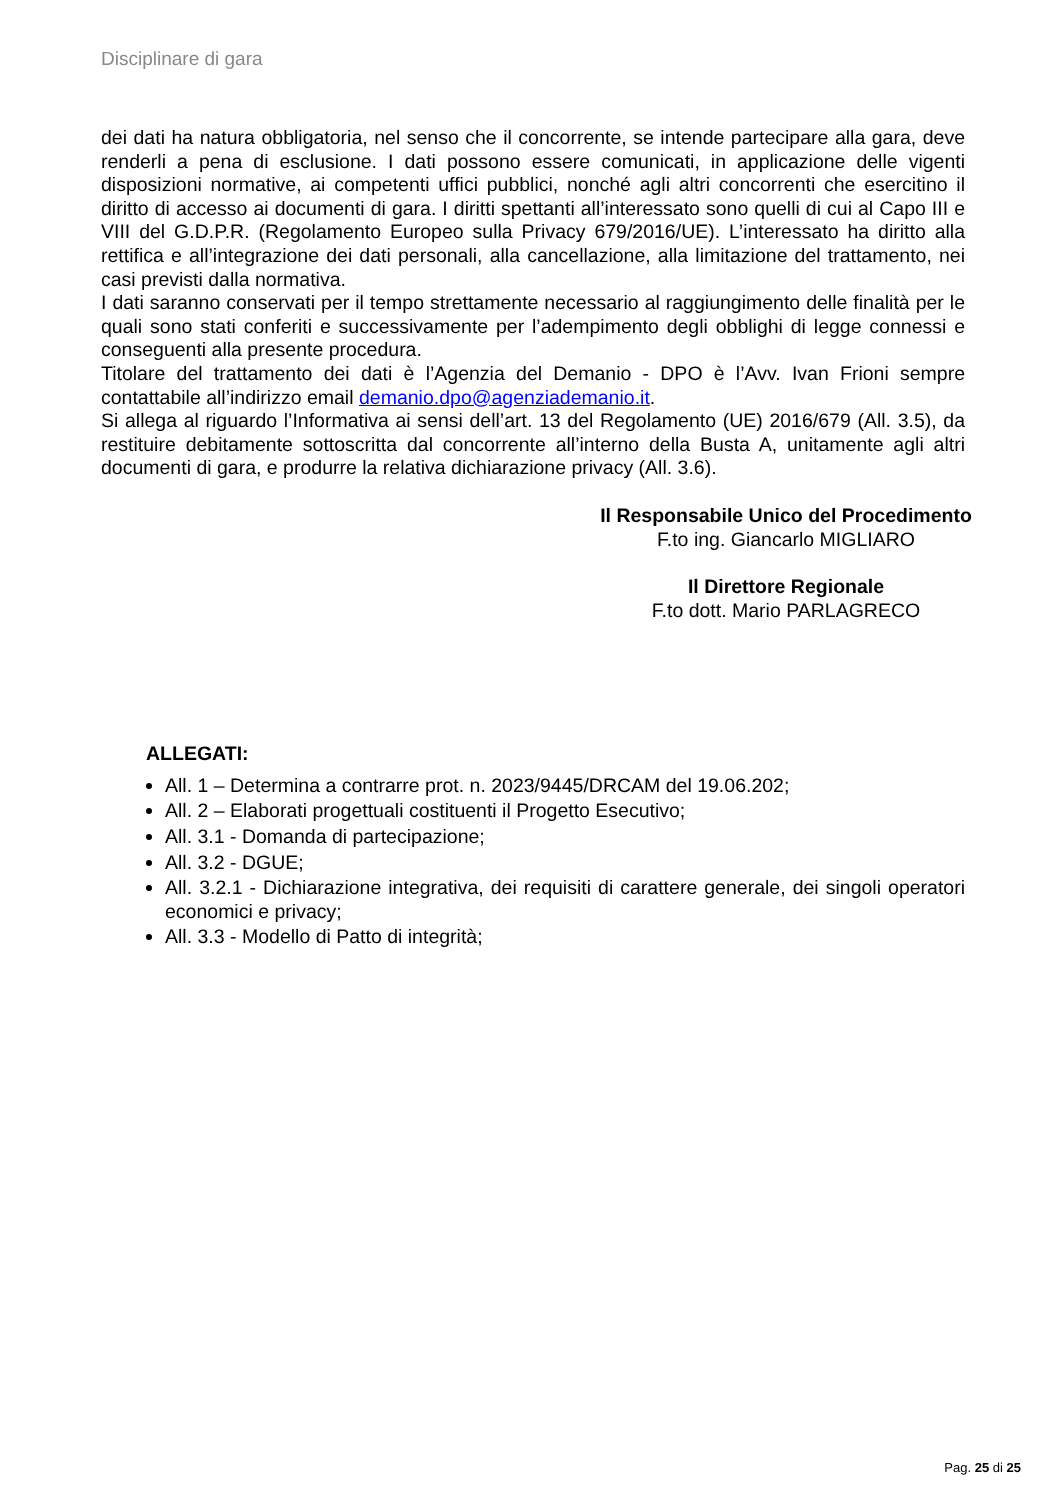Disciplinare di gara
dei dati ha natura obbligatoria, nel senso che il concorrente, se intende partecipare alla gara, deve renderli a pena di esclusione. I dati possono essere comunicati, in applicazione delle vigenti disposizioni normative, ai competenti uffici pubblici, nonché agli altri concorrenti che esercitino il diritto di accesso ai documenti di gara. I diritti spettanti all’interessato sono quelli di cui al Capo III e VIII del G.D.P.R. (Regolamento Europeo sulla Privacy 679/2016/UE). L’interessato ha diritto alla rettifica e all’integrazione dei dati personali, alla cancellazione, alla limitazione del trattamento, nei casi previsti dalla normativa.
I dati saranno conservati per il tempo strettamente necessario al raggiungimento delle finalità per le quali sono stati conferiti e successivamente per l’adempimento degli obblighi di legge connessi e conseguenti alla presente procedura.
Titolare del trattamento dei dati è l’Agenzia del Demanio - DPO è l’Avv. Ivan Frioni sempre contattabile all’indirizzo email demanio.dpo@agenziademanio.it.
Si allega al riguardo l’Informativa ai sensi dell’art. 13 del Regolamento (UE) 2016/679 (All. 3.5), da restituire debitamente sottoscritta dal concorrente all’interno della Busta A, unitamente agli altri documenti di gara, e produrre la relativa dichiarazione privacy (All. 3.6).
Il Responsabile Unico del Procedimento
F.to ing. Giancarlo MIGLIARO
Il Direttore Regionale
F.to dott. Mario PARLAGRECO
ALLEGATI:
All. 1 – Determina a contrarre prot. n. 2023/9445/DRCAM del 19.06.202;
All. 2 – Elaborati progettuali costituenti il Progetto Esecutivo;
All. 3.1 - Domanda di partecipazione;
All. 3.2 - DGUE;
All. 3.2.1 - Dichiarazione integrativa, dei requisiti di carattere generale, dei singoli operatori economici e privacy;
All. 3.3 - Modello di Patto di integrità;
Pag. 25 di 25